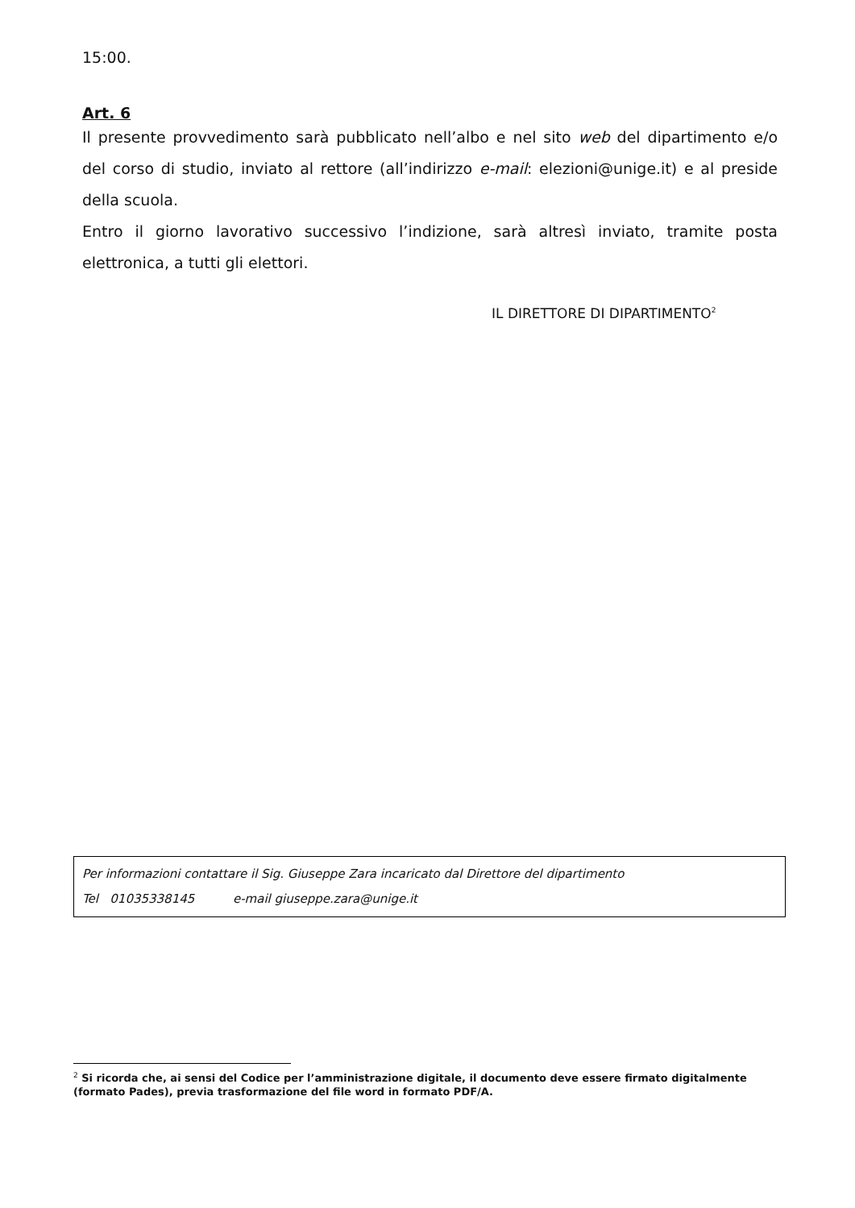15:00.
Art. 6
Il presente provvedimento sarà pubblicato nell’albo e nel sito web del dipartimento e/o del corso di studio, inviato al rettore (all’indirizzo e-mail: elezioni@unige.it) e al preside della scuola.
Entro il giorno lavorativo successivo l’indizione, sarà altresì inviato, tramite posta elettronica, a tutti gli elettori.
IL DIRETTORE DI DIPARTIMENTO<sup>2</sup>
Per informazioni contattare il Sig. Giuseppe Zara incaricato dal Direttore del dipartimento
Tel 01035338145 e-mail giuseppe.zara@unige.it
<sup>2</sup> Si ricorda che, ai sensi del Codice per l’amministrazione digitale, il documento deve essere firmato digitalmente (formato Pades), previa trasformazione del file word in formato PDF/A.